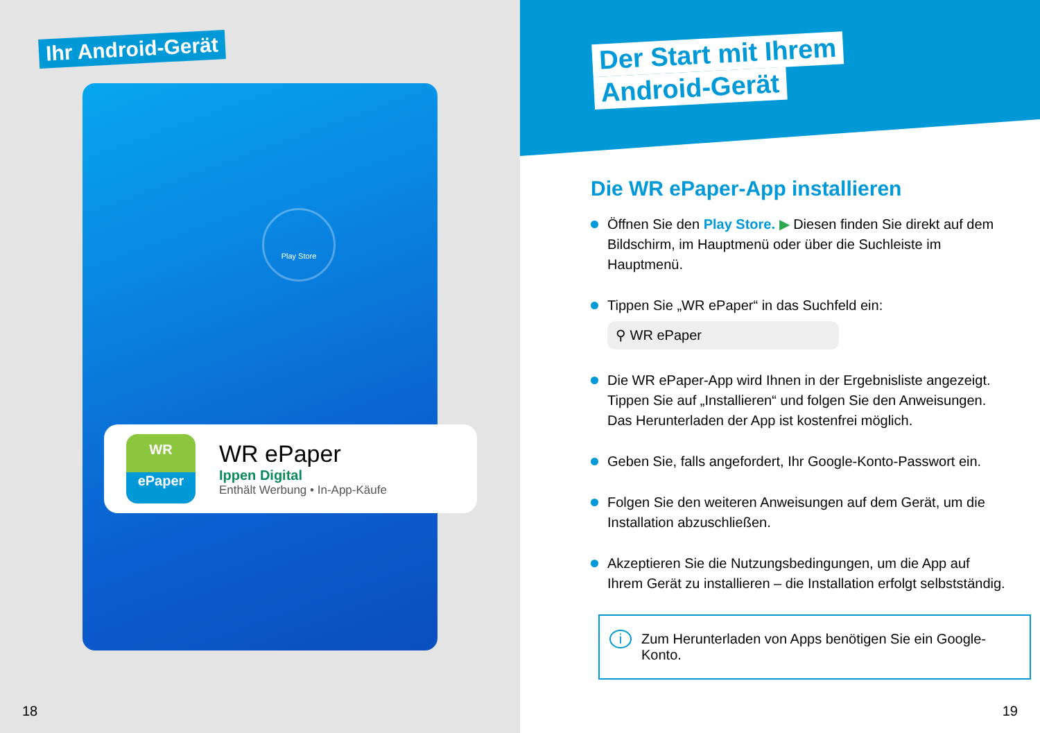Ihr Android-Gerät
Play Store
WR
ePaper
WR ePaper
Ippen Digital
Enthält Werbung • In-App-Käufe
18
Der Start mit Ihrem
Android-Gerät
Die WR ePaper-App installieren
Öffnen Sie den Play Store. ▶ Diesen finden Sie direkt auf dem Bildschirm, im Hauptmenü oder über die Suchleiste im Hauptmenü.
Tippen Sie „WR ePaper“ in das Suchfeld ein:
⚲ WR ePaper
Die WR ePaper-App wird Ihnen in der Ergebnisliste angezeigt. Tippen Sie auf „Installieren“ und folgen Sie den Anweisungen. Das Herunterladen der App ist kostenfrei möglich.
Geben Sie, falls angefordert, Ihr Google-Konto-Passwort ein.
Folgen Sie den weiteren Anweisungen auf dem Gerät, um die Installation abzuschließen.
Akzeptieren Sie die Nutzungsbedingungen, um die App auf Ihrem Gerät zu installieren – die Installation erfolgt selbstständig.
i Zum Herunterladen von Apps benötigen Sie ein Google-Konto.
19